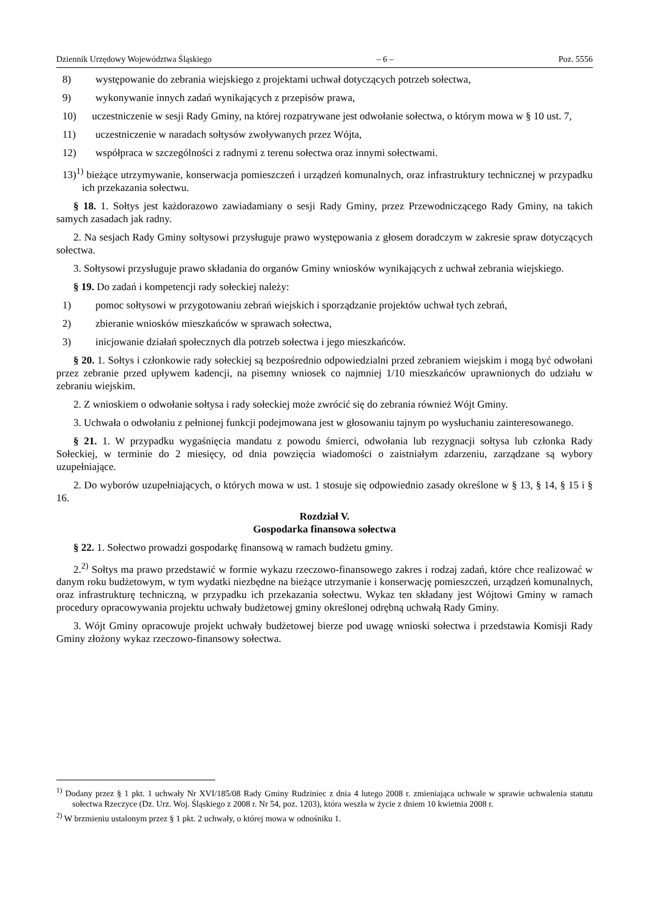Dziennik Urzędowy Województwa Śląskiego – 6 – Poz. 5556
8) występowanie do zebrania wiejskiego z projektami uchwał dotyczących potrzeb sołectwa,
9) wykonywanie innych zadań wynikających z przepisów prawa,
10) uczestniczenie w sesji Rady Gminy, na której rozpatrywane jest odwołanie sołectwa, o którym mowa w § 10 ust. 7,
11) uczestniczenie w naradach sołtysów zwoływanych przez Wójta,
12) współpraca w szczególności z radnymi z terenu sołectwa oraz innymi sołectwami.
13)<sup>1)</sup> bieżące utrzymywanie, konserwacja pomieszczeń i urządzeń komunalnych, oraz infrastruktury technicznej w przypadku ich przekazania sołectwu.
§ 18. 1. Sołtys jest każdorazowo zawiadamiany o sesji Rady Gminy, przez Przewodniczącego Rady Gminy, na takich samych zasadach jak radny.
2. Na sesjach Rady Gminy sołtysowi przysługuje prawo występowania z głosem doradczym w zakresie spraw dotyczących sołectwa.
3. Sołtysowi przysługuje prawo składania do organów Gminy wniosków wynikających z uchwał zebrania wiejskiego.
§ 19. Do zadań i kompetencji rady sołeckiej należy:
1) pomoc sołtysowi w przygotowaniu zebrań wiejskich i sporządzanie projektów uchwał tych zebrań,
2) zbieranie wniosków mieszkańców w sprawach sołectwa,
3) inicjowanie działań społecznych dla potrzeb sołectwa i jego mieszkańców.
§ 20. 1. Sołtys i członkowie rady sołeckiej są bezpośrednio odpowiedzialni przed zebraniem wiejskim i mogą być odwołani przez zebranie przed upływem kadencji, na pisemny wniosek co najmniej 1/10 mieszkańców uprawnionych do udziału w zebraniu wiejskim.
2. Z wnioskiem o odwołanie sołtysa i rady sołeckiej może zwrócić się do zebrania również Wójt Gminy.
3. Uchwała o odwołaniu z pełnionej funkcji podejmowana jest w głosowaniu tajnym po wysłuchaniu zainteresowanego.
§ 21. 1. W przypadku wygaśnięcia mandatu z powodu śmierci, odwołania lub rezygnacji sołtysa lub członka Rady Sołeckiej, w terminie do 2 miesięcy, od dnia powzięcia wiadomości o zaistniałym zdarzeniu, zarządzane są wybory uzupełniające.
2. Do wyborów uzupełniających, o których mowa w ust. 1 stosuje się odpowiednio zasady określone w § 13, § 14, § 15 i § 16.
Rozdział V.
Gospodarka finansowa sołectwa
§ 22. 1. Sołectwo prowadzi gospodarkę finansową w ramach budżetu gminy.
2.<sup>2)</sup> Sołtys ma prawo przedstawić w formie wykazu rzeczowo-finansowego zakres i rodzaj zadań, które chce realizować w danym roku budżetowym, w tym wydatki niezbędne na bieżące utrzymanie i konserwację pomieszczeń, urządzeń komunalnych, oraz infrastrukturę techniczną, w przypadku ich przekazania sołectwu. Wykaz ten składany jest Wójtowi Gminy w ramach procedury opracowywania projektu uchwały budżetowej gminy określonej odrębną uchwałą Rady Gminy.
3. Wójt Gminy opracowuje projekt uchwały budżetowej bierze pod uwagę wnioski sołectwa i przedstawia Komisji Rady Gminy złożony wykaz rzeczowo-finansowy sołectwa.
<sup>1)</sup> Dodany przez § 1 pkt. 1 uchwały Nr XVI/185/08 Rady Gminy Rudziniec z dnia 4 lutego 2008 r. zmieniająca uchwale w sprawie uchwalenia statutu sołectwa Rzeczyce (Dz. Urz. Woj. Śląskiego z 2008 r. Nr 54, poz. 1203), która weszła w życie z dniem 10 kwietnia 2008 r.
<sup>2)</sup> W brzmieniu ustalonym przez § 1 pkt. 2 uchwały, o której mowa w odnośniku 1.